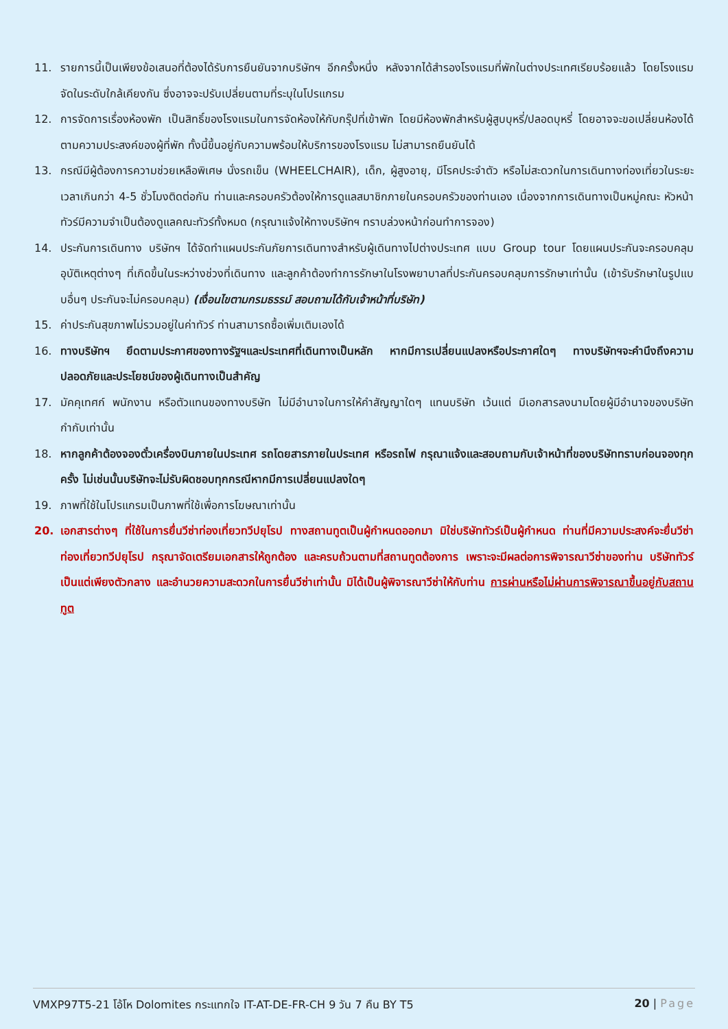11. รายการนี้เป็นเพียงข้อเสนอที่ต้องได้รับการยืนยันจากบริษัทฯ อีกครั้งหนึ่ง หลังจากได้สำรองโรงแรมที่พักในต่างประเทศเรียบร้อยแล้ว โดยโรงแรมจัดในระดับใกล้เคียงกัน ซึ่งอาจจะปรับเปลี่ยนตามที่ระบุในโปรแกรม
12. การจัดการเรื่องห้องพัก เป็นสิทธิ์ของโรงแรมในการจัดห้องให้กับกรุ๊ปที่เข้าพัก โดยมีห้องพักสำหรับผู้สูบบุหรี่/ปลอดบุหรี่ โดยอาจจะขอเปลี่ยนห้องได้ตามความประสงค์ของผู้ที่พัก ทั้งนี้ขึ้นอยู่กับความพร้อมให้บริการของโรงแรม ไม่สามารถยืนยันได้
13. กรณีมีผู้ต้องการความช่วยเหลือพิเศษ นั่งรถเข็น (WHEELCHAIR), เด็ก, ผู้สูงอายุ, มีโรคประจำตัว หรือไม่สะดวกในการเดินทางท่องเที่ยวในระยะเวลาเกินกว่า 4-5 ชั่วโมงติดต่อกัน ท่านและครอบครัวต้องให้การดูแลสมาชิกภายในครอบครัวของท่านเอง เนื่องจากการเดินทางเป็นหมู่คณะ หัวหน้าทัวร์มีความจำเป็นต้องดูแลคณะทัวร์ทั้งหมด (กรุณาแจ้งให้ทางบริษัทฯ ทราบล่วงหน้าก่อนทำการจอง)
14. ประกันการเดินทาง บริษัทฯ ได้จัดทำแผนประกันภัยการเดินทางสำหรับผู้เดินทางไปต่างประเทศ แบบ Group tour โดยแผนประกันจะครอบคลุมอุบัติเหตุต่างๆ ที่เกิดขึ้นในระหว่างช่วงที่เดินทาง และลูกค้าต้องทำการรักษาในโรงพยาบาลที่ประกันครอบคลุมการรักษาเท่านั้น (เข้ารับรักษาในรูปแบบอื่นๆ ประกันจะไม่ครอบคลุม) (เงื่อนไขตามกรมธรรม์ สอบถามได้กับเจ้าหน้าที่บริษัท)
15. ค่าประกันสุขภาพไม่รวมอยู่ในค่าทัวร์ ท่านสามารถซื้อเพิ่มเติมเองได้
16. ทางบริษัทฯ ยึดตามประกาศของทางรัฐฯและประเทศที่เดินทางเป็นหลัก หากมีการเปลี่ยนแปลงหรือประกาศใดๆ ทางบริษัทฯจะคำนึงถึงความปลอดภัยและประโยชน์ของผู้เดินทางเป็นสำคัญ
17. มัคคุเทศก์ พนักงาน หรือตัวแทนของทางบริษัท ไม่มีอำนาจในการให้คำสัญญาใดๆ แทนบริษัท เว้นแต่ มีเอกสารลงนามโดยผู้มีอำนาจของบริษัทกำกับเท่านั้น
18. หากลูกค้าต้องจองตั๋วเครื่องบินภายในประเทศ รถโดยสารภายในประเทศ หรือรถไฟ กรุณาแจ้งและสอบถามกับเจ้าหน้าที่ของบริษัททราบก่อนจองทุกครั้ง ไม่เช่นนั้นบริษัทจะไม่รับผิดชอบทุกกรณีหากมีการเปลี่ยนแปลงใดๆ
19. ภาพที่ใช้ในโปรแกรมเป็นภาพที่ใช้เพื่อการโฆษณาเท่านั้น
20. เอกสารต่างๆ ที่ใช้ในการยื่นวีซ่าท่องเที่ยวทวีปยุโรป ทางสถานทูตเป็นผู้กำหนดออกมา มิใช่บริษัททัวร์เป็นผู้กำหนด ท่านที่มีความประสงค์จะยื่นวีซ่าท่องเที่ยวทวีปยุโรป กรุณาจัดเตรียมเอกสารให้ถูกต้อง และครบถ้วนตามที่สถานทูตต้องการ เพราะจะมีผลต่อการพิจารณาวีซ่าของท่าน บริษัททัวร์เป็นแต่เพียงตัวกลาง และอำนวยความสะดวกในการยื่นวีซ่าเท่านั้น มิได้เป็นผู้พิจารณาวีซ่าให้กับท่าน การผ่านหรือไม่ผ่านการพิจารณาขึ้นอยู่กับสถานทูต
VMXP97T5-21 โอ้โห Dolomites กระแทกใจ IT-AT-DE-FR-CH 9 วัน 7 คืน BY T5 20 | Page